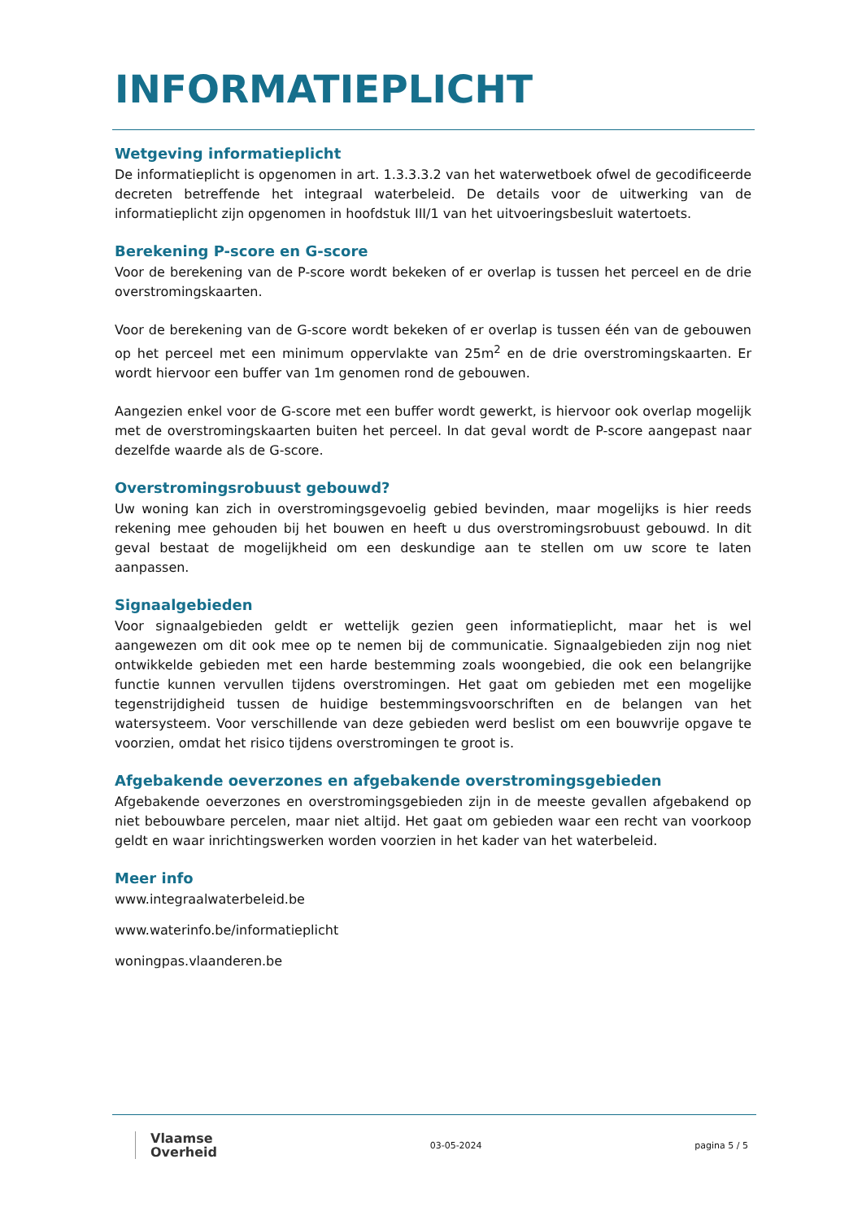INFORMATIEPLICHT
Wetgeving informatieplicht
De informatieplicht is opgenomen in art. 1.3.3.3.2 van het waterwetboek ofwel de gecodificeerde decreten betreffende het integraal waterbeleid. De details voor de uitwerking van de informatieplicht zijn opgenomen in hoofdstuk III/1 van het uitvoeringsbesluit watertoets.
Berekening P-score en G-score
Voor de berekening van de P-score wordt bekeken of er overlap is tussen het perceel en de drie overstromingskaarten.
Voor de berekening van de G-score wordt bekeken of er overlap is tussen één van de gebouwen op het perceel met een minimum oppervlakte van 25m<sup>2</sup> en de drie overstromingskaarten. Er wordt hiervoor een buffer van 1m genomen rond de gebouwen.
Aangezien enkel voor de G-score met een buffer wordt gewerkt, is hiervoor ook overlap mogelijk met de overstromingskaarten buiten het perceel. In dat geval wordt de P-score aangepast naar dezelfde waarde als de G-score.
Overstromingsrobuust gebouwd?
Uw woning kan zich in overstromingsgevoelig gebied bevinden, maar mogelijks is hier reeds rekening mee gehouden bij het bouwen en heeft u dus overstromingsrobuust gebouwd. In dit geval bestaat de mogelijkheid om een deskundige aan te stellen om uw score te laten aanpassen.
Signaalgebieden
Voor signaalgebieden geldt er wettelijk gezien geen informatieplicht, maar het is wel aangewezen om dit ook mee op te nemen bij de communicatie. Signaalgebieden zijn nog niet ontwikkelde gebieden met een harde bestemming zoals woongebied, die ook een belangrijke functie kunnen vervullen tijdens overstromingen. Het gaat om gebieden met een mogelijke tegenstrijdigheid tussen de huidige bestemmingsvoorschriften en de belangen van het watersysteem. Voor verschillende van deze gebieden werd beslist om een bouwvrije opgave te voorzien, omdat het risico tijdens overstromingen te groot is.
Afgebakende oeverzones en afgebakende overstromingsgebieden
Afgebakende oeverzones en overstromingsgebieden zijn in de meeste gevallen afgebakend op niet bebouwbare percelen, maar niet altijd. Het gaat om gebieden waar een recht van voorkoop geldt en waar inrichtingswerken worden voorzien in het kader van het waterbeleid.
Meer info
www.integraalwaterbeleid.be
www.waterinfo.be/informatieplicht
woningpas.vlaanderen.be
Vlaamse
Overheid
03-05-2024 pagina 5 / 5